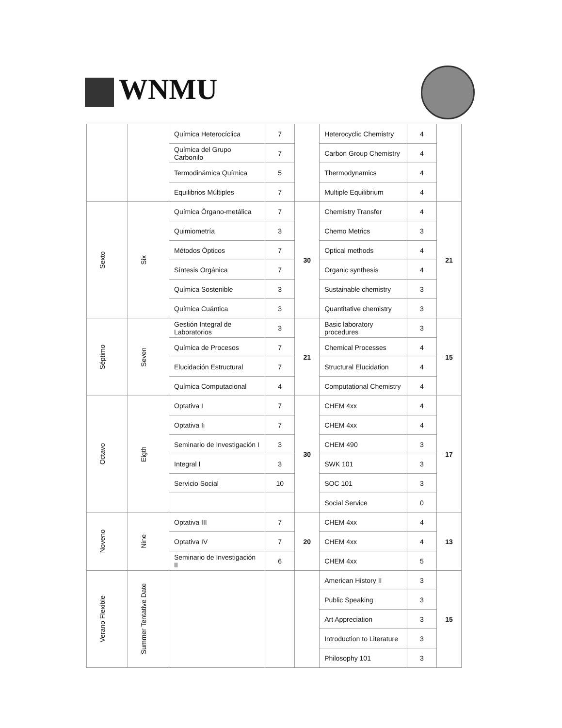WNMU
| | | Química Heterocíclica | 7 | | Heterocyclic Chemistry | 4 | |
| | | Química del Grupo Carbonilo | 7 | | Carbon Group Chemistry | 4 | |
| | | Termodinámica Química | 5 | | Thermodynamics | 4 | |
| | | Equilibrios Múltiples | 7 | | Multiple Equilibrium | 4 | |
| Sexto | Six | Química Órgano-metálica | 7 | 30 | Chemistry Transfer | 4 | 21 |
| | | Quimiometría | 3 | | Chemo Metrics | 3 | |
| | | Métodos Ópticos | 7 | | Optical methods | 4 | |
| | | Síntesis Orgánica | 7 | | Organic synthesis | 4 | |
| | | Química Sostenible | 3 | | Sustainable chemistry | 3 | |
| | | Química Cuántica | 3 | | Quantitative chemistry | 3 | |
| Séptimo | Seven | Gestión Integral de Laboratorios | 3 | 21 | Basic laboratory procedures | 3 | 15 |
| | | Química de Procesos | 7 | | Chemical Processes | 4 | |
| | | Elucidación Estructural | 7 | | Structural Elucidation | 4 | |
| | | Química Computacional | 4 | | Computational Chemistry | 4 | |
| Octavo | Eigth | Optativa I | 7 | 30 | CHEM 4xx | 4 | 17 |
| | | Optativa Ii | 7 | | CHEM 4xx | 4 | |
| | | Seminario de Investigación I | 3 | | CHEM 490 | 3 | |
| | | Integral I | 3 | | SWK 101 | 3 | |
| | | Servicio Social | 10 | | SOC 101 | 3 | |
| | | | | | Social Service | 0 | |
| Noveno | Nine | Optativa III | 7 | 20 | CHEM 4xx | 4 | 13 |
| | | Optativa IV | 7 | | CHEM 4xx | 4 | |
| | | Seminario de Investigación II | 6 | | CHEM 4xx | 5 | |
| Verano Flexible | Summer Tentative Date | | | | American History II | 3 | 15 |
| | | | | | Public Speaking | 3 | |
| | | | | | Art Appreciation | 3 | |
| | | | | | Introduction to Literature | 3 | |
| | | | | | Philosophy 101 | 3 | |